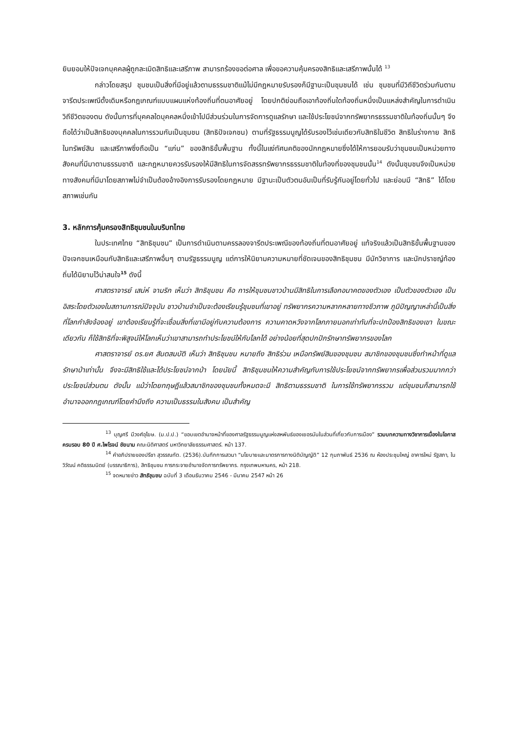ยินยอมให้ปัจเจกบุคคลผู้ถูกละเมิดสิทธิและเสรีภาพ สามารถร้องขอต่อศาล เพื่อขอความคุ้มครองสิทธิและเสรีภาพนั้นได้ <sup>13</sup>
กล่าวโดยสรุป ชุมชนเป็นสิ่งที่มีอยู่แล้วตามธรรมชาติแม้ไม่มีกฎหมายรับรองก็มีฐานะเป็นชุมชนได้ เช่น ชุมชนที่มีวิถีชีวิตร่วมกันตามจารีตประเพณีดั้งเดิมหรือกฎเกณฑ์แบบแผนแห่งท้องถิ่นที่ตนอาศัยอยู่ โดยปกติย่อมถือเอาท้องถิ่นใดท้องถิ่นหนึ่งเป็นแหล่งสำคัญในการดำเนินวิถีชีวิตของตน ดังนั้นการที่บุคคลใดบุคคลหนึ่งเข้าไปมีส่วนร่วมในการจัดการดูแลรักษา และใช้ประโยชน์จากทรัพยากรธรรมชาติในท้องถิ่นนั้นๆ จึงถือได้ว่าเป็นสิทธิของบุคคลในการรวมกันเป็นชุมชน (สิทธิปัจเจกชน) ตามที่รัฐธรรมนูญได้รับรองไว้เช่นเดียวกับสิทธิในชีวิต สิทธิในร่างกาย สิทธิในทรัพย์สิน และเสรีภาพซึ่งถือเป็น “แก่น” ของสิทธิขั้นพื้นฐาน ทั้งนี้ในแง่ทัศนคติของนักกฎหมายซึ่งได้ให้การยอมรับว่าชุมชนเป็นหน่วยทางสังคมที่มีมาตามธรรมชาติ และกฎหมายควรรับรองให้มีสิทธิในการจัดสรรทรัพยากรธรรมชาติในท้องที่ของชุมชนนั้น<sup>14</sup> ดังนั้นชุมชนจึงเป็นหน่วยทางสังคมที่มีมาโดยสภาพไม่จำเป็นต้องอ้างอิงการรับรองโดยกฎหมาย มีฐานะเป็นตัวตนอันเป็นที่รับรู้กันอยู่โดยทั่วไป และย่อมมี “สิทธิ” ได้โดยสภาพเช่นกัน
3. หลักการคุ้มครองสิทธิชุมชนในบริบทไทย
ในประเทศไทย “สิทธิชุมชน” เป็นการดำเนินตามครรลองจารีตประเพณีของท้องถิ่นที่ตนอาศัยอยู่ แท้จริงแล้วเป็นสิทธิขั้นพื้นฐานของปัจเจกชนเหมือนกับสิทธิและเสรีภาพอื่นๆ ตามรัฐธรรมนูญ แต่การให้นิยามความหมายที่ชัดเจนของสิทธิชุมชน มีนักวิชาการ และนักปราชญ์ท้องถิ่นได้นิยามไว้น่าสนใจ<sup>15</sup> ดังนี้
ศาสตราจารย์ เสน่ห์ จามริก เห็นว่า สิทธิชุมชน คือ การให้ชุมชนชาวบ้านมีสิทธิในการเลือกอนาคตของตัวเอง เป็นตัวของตัวเอง เป็นอิสระโดยตัวเองในสถานการณ์ปัจจุบัน ชาวบ้านจำเป็นจะต้องเรียนรู้ชุมชนที่เขาอยู่ ทรัพยากรความหลากหลายทางชีวภาพ ภูมิปัญญาเหล่านี้เป็นสิ่งที่โลกกำลังจ้องอยู่ เขาต้องเรียนรู้ที่จะเชื่อมสิ่งที่เขามีอยู่กับความต้องการ ความคาดหวังจากโลกภายนอกเท่าทันที่จะปกป้องสิทธิของเขา ในขณะเดียวกัน ก็ใช้สิทธิที่จะพิสูจน์ให้โลกเห็นว่าเขาสามารถทำประโยชน์ให้กับโลกได้ อย่างน้อยที่สุดปกปักรักษาทรัพยากรของโลก
ศาสตราจารย์ ดร.ยศ สันตสมบัติ เห็นว่า สิทธิชุมชน หมายถึง สิทธิร่วม เหนือทรัพย์สินของชุมชน สมาชิกของชุมชนซึ่งทำหน้าที่ดูแลรักษาป่าเท่านั้น จึงจะมีสิทธิใช้และได้ประโยชน์จากป่า โดยนัยนี้ สิทธิชุมชนให้ความสำคัญกับการใช้ประโยชน์จากทรัพยากรเพื่อส่วนรวมมากกว่าประโยชน์ส่วนตน ดังนั้น แม้ว่าโดยทฤษฎีแล้วสมาชิกของชุมชนทั้งหมดจะมี สิทธิตามธรรมชาติ ในการใช้ทรัพยากรรวม แต่ชุมชนก็สามารถใช้อำนาจออกกฎเกณฑ์โดยคำนึงถึง ความเป็นธรรมในสังคม เป็นสำคัญ
<sup>13</sup> บุญศรี มีวงศ์อุโฆษ. (ม.ป.ป.) “ขอบเขตอำนาจหน้าที่ของศาลรัฐธรรมนูญแห่งสหพันธ์ของเยอรมันในส่วนที่เกี่ยวกับการเมือง” รวมบทความทางวิชาการเนื่องในโอกาสครบรอบ 80 ปี ศ.ไพโรจน์ ชัยนาม คณะนิติศาสตร์ มหาวิทยาลัยธรรมศาสตร์. หน้า 137.
<sup>14</sup> คำอภิปรายของปรีชา สุวรรณทัต. (2536).บันทึกการเสวนา “นโยบายและมาตรการทางนิติบัญญัติ” 12 กุมภาพันธ์ 2536 ณ ห้องประชุมใหญ่ อาคารใหม่ รัฐสภา, ใน วิวัฒน์ คติธรรมนิตย์ (บรรณาธิการ), สิทธิชุมชน การกระจายอำนาจจัดการทรัพยากร. กรุงเทพมหานคร, หน้า 218.
<sup>15</sup> จดหมายข่าว สิทธิชุมชน ฉบับที่ 3 เดือนธันวาคม 2546 - มีนาคม 2547 หน้า 26